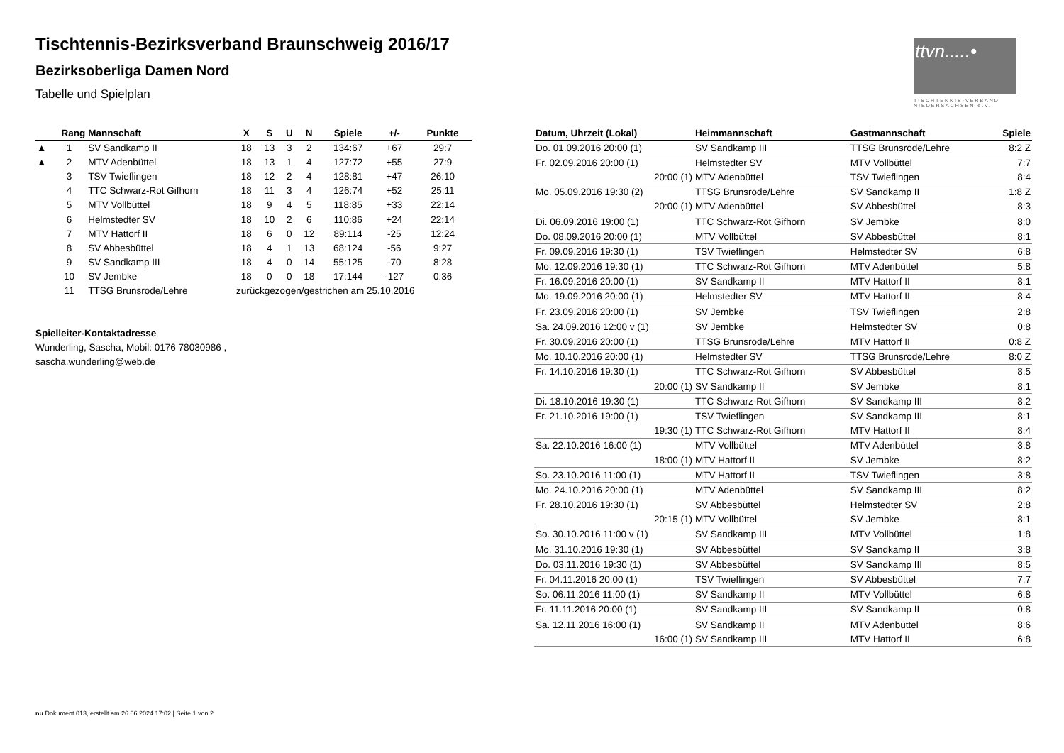Tischtennis-Bezirksverband Braunschweig 2016/17
Bezirksoberliga Damen Nord
Tabelle und Spielplan
ttvn.....•
TISCHTENNIS-VERBAND NIEDERSACHSEN e.V.
| | Rang | Mannschaft | X | S | U | N | Spiele | +/- | Punkte |
| --- | --- | --- | --- | --- | --- | --- | --- | --- | --- |
| ▲ | 1 | SV Sandkamp II | 18 | 13 | 3 | 2 | 134:67 | +67 | 29:7 |
| ▲ | 2 | MTV Adenbüttel | 18 | 13 | 1 | 4 | 127:72 | +55 | 27:9 |
| | 3 | TSV Twieflingen | 18 | 12 | 2 | 4 | 128:81 | +47 | 26:10 |
| | 4 | TTC Schwarz-Rot Gifhorn | 18 | 11 | 3 | 4 | 126:74 | +52 | 25:11 |
| | 5 | MTV Vollbüttel | 18 | 9 | 4 | 5 | 118:85 | +33 | 22:14 |
| | 6 | Helmstedter SV | 18 | 10 | 2 | 6 | 110:86 | +24 | 22:14 |
| | 7 | MTV Hattorf II | 18 | 6 | 0 | 12 | 89:114 | -25 | 12:24 |
| | 8 | SV Abbesbüttel | 18 | 4 | 1 | 13 | 68:124 | -56 | 9:27 |
| | 9 | SV Sandkamp III | 18 | 4 | 0 | 14 | 55:125 | -70 | 8:28 |
| | 10 | SV Jembke | 18 | 0 | 0 | 18 | 17:144 | -127 | 0:36 |
| | 11 | TTSG Brunsrode/Lehre | zurückgezogen/gestrichen am 25.10.2016 | | | | | | |
Spielleiter-Kontaktadresse
Wunderling, Sascha, Mobil: 0176 78030986 ,
sascha.wunderling@web.de
| Datum, Uhrzeit (Lokal) | Heimmannschaft | Gastmannschaft | Spiele |
| --- | --- | --- | --- |
| Do. 01.09.2016 20:00 (1) | SV Sandkamp III | TTSG Brunsrode/Lehre | 8:2 Z |
| Fr. 02.09.2016 20:00 (1) | Helmstedter SV | MTV Vollbüttel | 7:7 |
| 20:00 (1) | MTV Adenbüttel | TSV Twieflingen | 8:4 |
| Mo. 05.09.2016 19:30 (2) | TTSG Brunsrode/Lehre | SV Sandkamp II | 1:8 Z |
| 20:00 (1) | MTV Adenbüttel | SV Abbesbüttel | 8:3 |
| Di. 06.09.2016 19:00 (1) | TTC Schwarz-Rot Gifhorn | SV Jembke | 8:0 |
| Do. 08.09.2016 20:00 (1) | MTV Vollbüttel | SV Abbesbüttel | 8:1 |
| Fr. 09.09.2016 19:30 (1) | TSV Twieflingen | Helmstedter SV | 6:8 |
| Mo. 12.09.2016 19:30 (1) | TTC Schwarz-Rot Gifhorn | MTV Adenbüttel | 5:8 |
| Fr. 16.09.2016 20:00 (1) | SV Sandkamp II | MTV Hattorf II | 8:1 |
| Mo. 19.09.2016 20:00 (1) | Helmstedter SV | MTV Hattorf II | 8:4 |
| Fr. 23.09.2016 20:00 (1) | SV Jembke | TSV Twieflingen | 2:8 |
| Sa. 24.09.2016 12:00 v (1) | SV Jembke | Helmstedter SV | 0:8 |
| Fr. 30.09.2016 20:00 (1) | TTSG Brunsrode/Lehre | MTV Hattorf II | 0:8 Z |
| Mo. 10.10.2016 20:00 (1) | Helmstedter SV | TTSG Brunsrode/Lehre | 8:0 Z |
| Fr. 14.10.2016 19:30 (1) | TTC Schwarz-Rot Gifhorn | SV Abbesbüttel | 8:5 |
| 20:00 (1) | SV Sandkamp II | SV Jembke | 8:1 |
| Di. 18.10.2016 19:30 (1) | TTC Schwarz-Rot Gifhorn | SV Sandkamp III | 8:2 |
| Fr. 21.10.2016 19:00 (1) | TSV Twieflingen | SV Sandkamp III | 8:1 |
| 19:30 (1) | TTC Schwarz-Rot Gifhorn | MTV Hattorf II | 8:4 |
| Sa. 22.10.2016 16:00 (1) | MTV Vollbüttel | MTV Adenbüttel | 3:8 |
| 18:00 (1) | MTV Hattorf II | SV Jembke | 8:2 |
| So. 23.10.2016 11:00 (1) | MTV Hattorf II | TSV Twieflingen | 3:8 |
| Mo. 24.10.2016 20:00 (1) | MTV Adenbüttel | SV Sandkamp III | 8:2 |
| Fr. 28.10.2016 19:30 (1) | SV Abbesbüttel | Helmstedter SV | 2:8 |
| 20:15 (1) | MTV Vollbüttel | SV Jembke | 8:1 |
| So. 30.10.2016 11:00 v (1) | SV Sandkamp III | MTV Vollbüttel | 1:8 |
| Mo. 31.10.2016 19:30 (1) | SV Abbesbüttel | SV Sandkamp II | 3:8 |
| Do. 03.11.2016 19:30 (1) | SV Abbesbüttel | SV Sandkamp III | 8:5 |
| Fr. 04.11.2016 20:00 (1) | TSV Twieflingen | SV Abbesbüttel | 7:7 |
| So. 06.11.2016 11:00 (1) | SV Sandkamp II | MTV Vollbüttel | 6:8 |
| Fr. 11.11.2016 20:00 (1) | SV Sandkamp III | SV Sandkamp II | 0:8 |
| Sa. 12.11.2016 16:00 (1) | SV Sandkamp II | MTV Adenbüttel | 8:6 |
| 16:00 (1) | SV Sandkamp III | MTV Hattorf II | 6:8 |
nu.Dokument 013, erstellt am 26.06.2024 17:02 | Seite 1 von 2